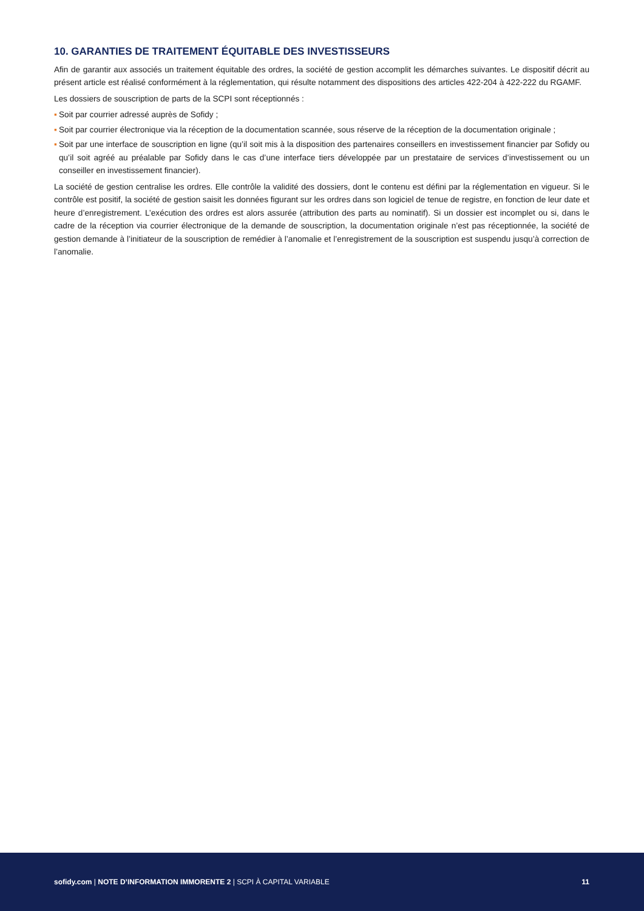10. GARANTIES DE TRAITEMENT ÉQUITABLE DES INVESTISSEURS
Afin de garantir aux associés un traitement équitable des ordres, la société de gestion accomplit les démarches suivantes. Le dispositif décrit au présent article est réalisé conformément à la réglementation, qui résulte notamment des dispositions des articles 422-204 à 422-222 du RGAMF.
Les dossiers de souscription de parts de la SCPI sont réceptionnés :
▪ Soit par courrier adressé auprès de Sofidy ;
▪ Soit par courrier électronique via la réception de la documentation scannée, sous réserve de la réception de la documentation originale ;
▪ Soit par une interface de souscription en ligne (qu’il soit mis à la disposition des partenaires conseillers en investissement financier par Sofidy ou qu’il soit agréé au préalable par Sofidy dans le cas d’une interface tiers développée par un prestataire de services d’investissement ou un conseiller en investissement financier).
La société de gestion centralise les ordres. Elle contrôle la validité des dossiers, dont le contenu est défini par la réglementation en vigueur. Si le contrôle est positif, la société de gestion saisit les données figurant sur les ordres dans son logiciel de tenue de registre, en fonction de leur date et heure d’enregistrement. L’exécution des ordres est alors assurée (attribution des parts au nominatif). Si un dossier est incomplet ou si, dans le cadre de la réception via courrier électronique de la demande de souscription, la documentation originale n’est pas réceptionnée, la société de gestion demande à l’initiateur de la souscription de remédier à l’anomalie et l’enregistrement de la souscription est suspendu jusqu’à correction de l’anomalie.
sofidy.com | NOTE D’INFORMATION IMMORENTE 2 | SCPI À CAPITAL VARIABLE 11